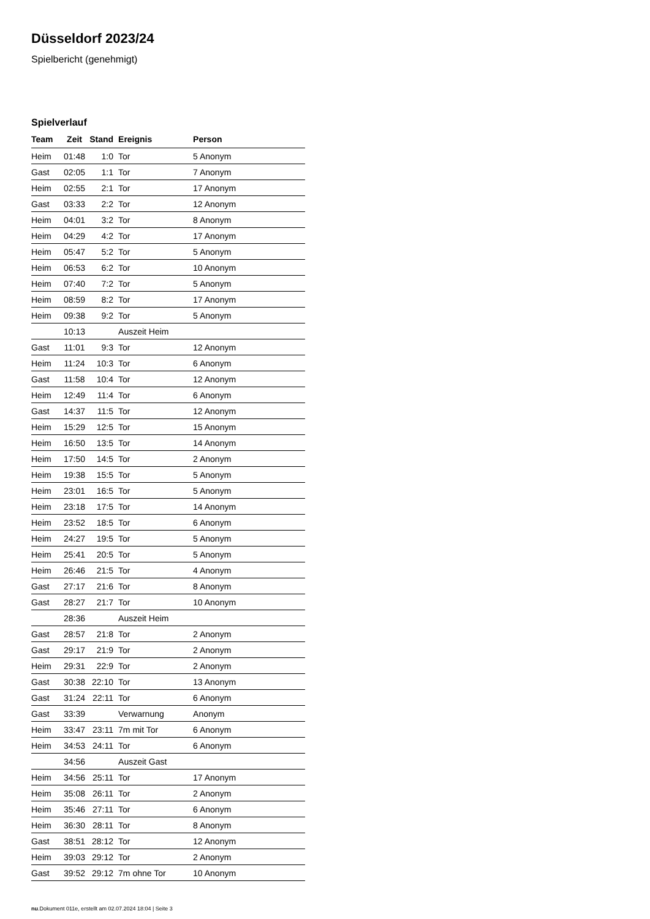Düsseldorf 2023/24
Spielbericht (genehmigt)
Spielverlauf
| Team | Zeit | Stand | Ereignis | Person |
| --- | --- | --- | --- | --- |
| Heim | 01:48 | 1:0 | Tor | 5 Anonym |
| Gast | 02:05 | 1:1 | Tor | 7 Anonym |
| Heim | 02:55 | 2:1 | Tor | 17 Anonym |
| Gast | 03:33 | 2:2 | Tor | 12 Anonym |
| Heim | 04:01 | 3:2 | Tor | 8 Anonym |
| Heim | 04:29 | 4:2 | Tor | 17 Anonym |
| Heim | 05:47 | 5:2 | Tor | 5 Anonym |
| Heim | 06:53 | 6:2 | Tor | 10 Anonym |
| Heim | 07:40 | 7:2 | Tor | 5 Anonym |
| Heim | 08:59 | 8:2 | Tor | 17 Anonym |
| Heim | 09:38 | 9:2 | Tor | 5 Anonym |
| | 10:13 | | Auszeit Heim | |
| Gast | 11:01 | 9:3 | Tor | 12 Anonym |
| Heim | 11:24 | 10:3 | Tor | 6 Anonym |
| Gast | 11:58 | 10:4 | Tor | 12 Anonym |
| Heim | 12:49 | 11:4 | Tor | 6 Anonym |
| Gast | 14:37 | 11:5 | Tor | 12 Anonym |
| Heim | 15:29 | 12:5 | Tor | 15 Anonym |
| Heim | 16:50 | 13:5 | Tor | 14 Anonym |
| Heim | 17:50 | 14:5 | Tor | 2 Anonym |
| Heim | 19:38 | 15:5 | Tor | 5 Anonym |
| Heim | 23:01 | 16:5 | Tor | 5 Anonym |
| Heim | 23:18 | 17:5 | Tor | 14 Anonym |
| Heim | 23:52 | 18:5 | Tor | 6 Anonym |
| Heim | 24:27 | 19:5 | Tor | 5 Anonym |
| Heim | 25:41 | 20:5 | Tor | 5 Anonym |
| Heim | 26:46 | 21:5 | Tor | 4 Anonym |
| Gast | 27:17 | 21:6 | Tor | 8 Anonym |
| Gast | 28:27 | 21:7 | Tor | 10 Anonym |
| | 28:36 | | Auszeit Heim | |
| Gast | 28:57 | 21:8 | Tor | 2 Anonym |
| Gast | 29:17 | 21:9 | Tor | 2 Anonym |
| Heim | 29:31 | 22:9 | Tor | 2 Anonym |
| Gast | 30:38 | 22:10 | Tor | 13 Anonym |
| Gast | 31:24 | 22:11 | Tor | 6 Anonym |
| Gast | 33:39 | | Verwarnung | Anonym |
| Heim | 33:47 | 23:11 | 7m mit Tor | 6 Anonym |
| Heim | 34:53 | 24:11 | Tor | 6 Anonym |
| | 34:56 | | Auszeit Gast | |
| Heim | 34:56 | 25:11 | Tor | 17 Anonym |
| Heim | 35:08 | 26:11 | Tor | 2 Anonym |
| Heim | 35:46 | 27:11 | Tor | 6 Anonym |
| Heim | 36:30 | 28:11 | Tor | 8 Anonym |
| Gast | 38:51 | 28:12 | Tor | 12 Anonym |
| Heim | 39:03 | 29:12 | Tor | 2 Anonym |
| Gast | 39:52 | 29:12 | 7m ohne Tor | 10 Anonym |
nu.Dokument 011e, erstellt am 02.07.2024 18:04 | Seite 3